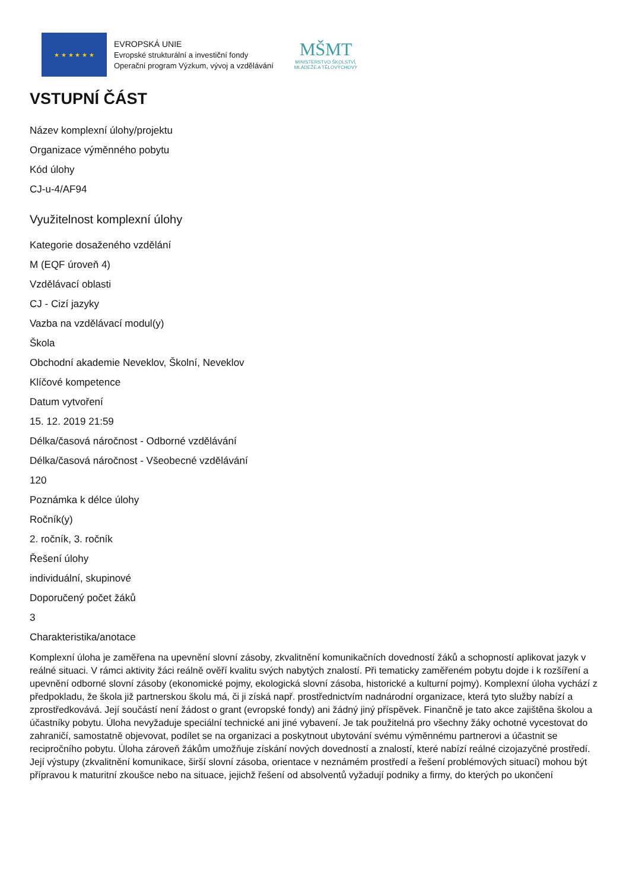★ ★ ★ ★ ★ ★
EVROPSKÁ UNIE
Evropské strukturální a investiční fondy
Operační program Výzkum, vývoj a vzdělávání
MŠMT
MINISTERSTVO ŠKOLSTVÍ,
MLÁDEŽE A TĚLOVÝCHOVY
VSTUPNÍ ČÁST
Název komplexní úlohy/projektu
Organizace výměnného pobytu
Kód úlohy
CJ-u-4/AF94
Využitelnost komplexní úlohy
Kategorie dosaženého vzdělání
M (EQF úroveň 4)
Vzdělávací oblasti
CJ - Cizí jazyky
Vazba na vzdělávací modul(y)
Škola
Obchodní akademie Neveklov, Školní, Neveklov
Klíčové kompetence
Datum vytvoření
15. 12. 2019 21:59
Délka/časová náročnost - Odborné vzdělávání
Délka/časová náročnost - Všeobecné vzdělávání
120
Poznámka k délce úlohy
Ročník(y)
2. ročník, 3. ročník
Řešení úlohy
individuální, skupinové
Doporučený počet žáků
3
Charakteristika/anotace
Komplexní úloha je zaměřena na upevnění slovní zásoby, zkvalitnění komunikačních dovedností žáků a schopností aplikovat jazyk v reálné situaci. V rámci aktivity žáci reálně ověří kvalitu svých nabytých znalostí. Při tematicky zaměřeném pobytu dojde i k rozšíření a upevnění odborné slovní zásoby (ekonomické pojmy, ekologická slovní zásoba, historické a kulturní pojmy). Komplexní úloha vychází z předpokladu, že škola již partnerskou školu má, či ji získá např. prostřednictvím nadnárodní organizace, která tyto služby nabízí a zprostředkovává. Její součástí není žádost o grant (evropské fondy) ani žádný jiný příspěvek. Finančně je tato akce zajištěna školou a účastníky pobytu. Úloha nevyžaduje speciální technické ani jiné vybavení. Je tak použitelná pro všechny žáky ochotné vycestovat do zahraničí, samostatně objevovat, podílet se na organizaci a poskytnout ubytování svému výměnnému partnerovi a účastnit se recipročního pobytu. Úloha zároveň žákům umožňuje získání nových dovedností a znalostí, které nabízí reálné cizojazyčné prostředí. Její výstupy (zkvalitnění komunikace, širší slovní zásoba, orientace v neznámém prostředí a řešení problémových situací) mohou být přípravou k maturitní zkoušce nebo na situace, jejichž řešení od absolventů vyžadují podniky a firmy, do kterých po ukončení